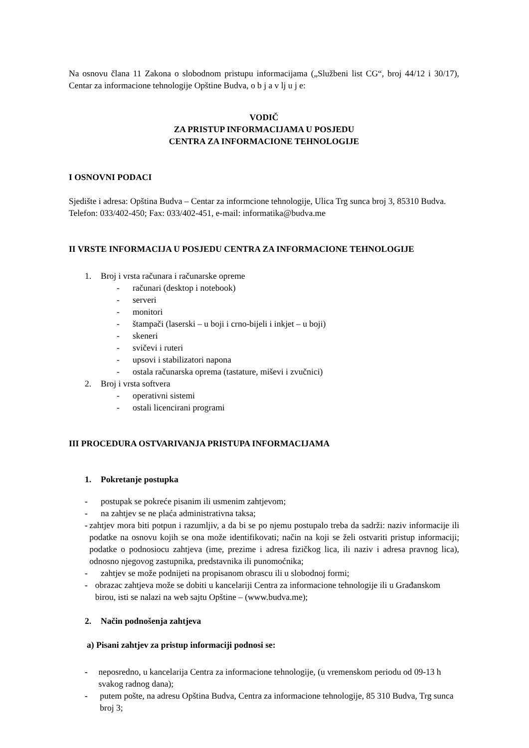Na osnovu člana 11 Zakona o slobodnom pristupu informacijama („Službeni list CG“, broj 44/12 i 30/17), Centar za informacione tehnologije Opštine Budva, o b j a v lj u j e:
VODIČ
ZA PRISTUP INFORMACIJAMA U POSJEDU
CENTRA ZA INFORMACIONE TEHNOLOGIJE
I OSNOVNI PODACI
Sjedište i adresa: Opština Budva – Centar za informcione tehnologije, Ulica Trg sunca broj 3, 85310 Budva. Telefon: 033/402-450; Fax: 033/402-451, e-mail: informatika@budva.me
II VRSTE INFORMACIJA U POSJEDU CENTRA ZA INFORMACIONE TEHNOLOGIJE
1. Broj i vrsta računara i računarske opreme
- računari (desktop i notebook)
- serveri
- monitori
- štampači (laserski – u boji i crno-bijeli i inkjet – u boji)
- skeneri
- svičevi i ruteri
- upsovi i stabilizatori napona
- ostala računarska oprema (tastature, miševi i zvučnici)
2. Broj i vrsta softvera
- operativni sistemi
- ostali licencirani programi
III PROCEDURA OSTVARIVANJA PRISTUPA INFORMACIJAMA
1. Pokretanje postupka
- postupak se pokreće pisanim ili usmenim zahtjevom;
- na zahtjev se ne plaća administrativna taksa;
- zahtjev mora biti potpun i razumljiv, a da bi se po njemu postupalo treba da sadrži: naziv informacije ili podatke na osnovu kojih se ona može identifikovati; način na koji se želi ostvariti pristup informaciji; podatke o podnosiocu zahtjeva (ime, prezime i adresa fizičkog lica, ili naziv i adresa pravnog lica), odnosno njegovog zastupnika, predstavnika ili punomoćnika;
- zahtjev se može podnijeti na propisanom obrascu ili u slobodnoj formi;
- obrazac zahtjeva može se dobiti u kancelariji Centra za informacione tehnologije ili u Građanskom birou, isti se nalazi na web sajtu Opštine – (www.budva.me);
2. Način podnošenja zahtjeva
a) Pisani zahtjev za pristup informaciji podnosi se:
- neposredno, u kancelarija Centra za informacione tehnologije, (u vremenskom periodu od 09-13 h svakog radnog dana);
- putem pošte, na adresu Opština Budva, Centra za informacione tehnologije, 85 310 Budva, Trg sunca broj 3;